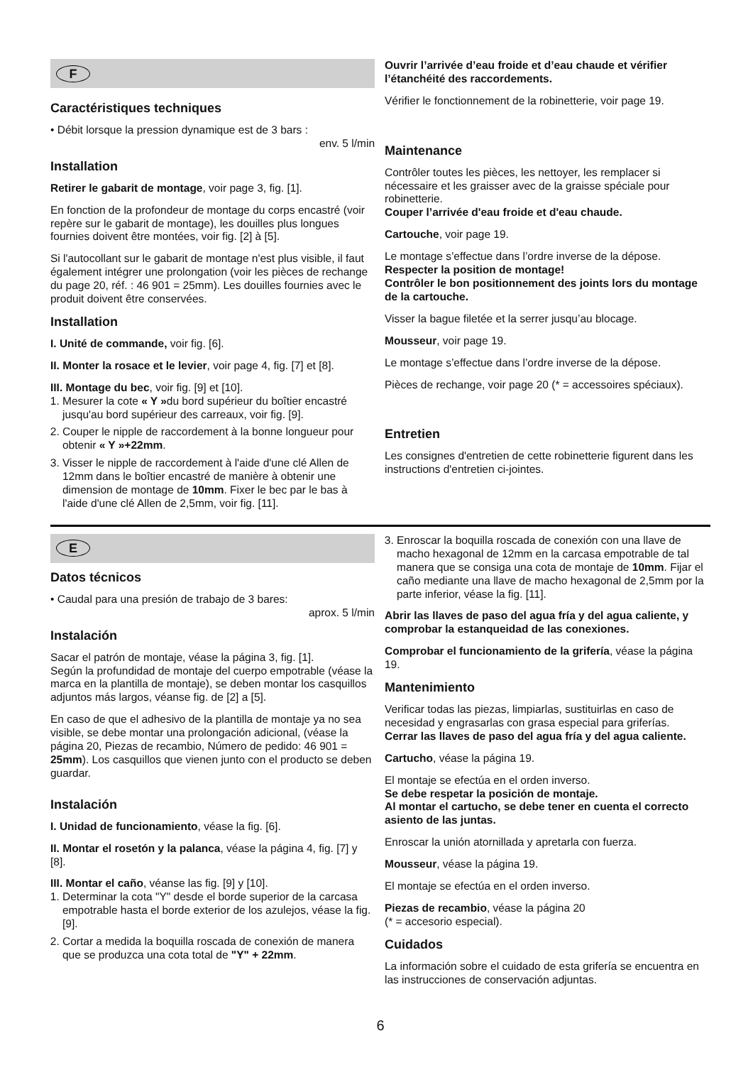F
Caractéristiques techniques
• Débit lorsque la pression dynamique est de 3 bars :
env. 5 l/min
Installation
Retirer le gabarit de montage, voir page 3, fig. [1].
En fonction de la profondeur de montage du corps encastré (voir repère sur le gabarit de montage), les douilles plus longues fournies doivent être montées, voir fig. [2] à [5].
Si l'autocollant sur le gabarit de montage n'est plus visible, il faut également intégrer une prolongation (voir les pièces de rechange du page 20, réf. : 46 901 = 25mm). Les douilles fournies avec le produit doivent être conservées.
Installation
I. Unité de commande, voir fig. [6].
II. Monter la rosace et le levier, voir page 4, fig. [7] et [8].
III. Montage du bec, voir fig. [9] et [10].
1. Mesurer la cote « Y »du bord supérieur du boîtier encastré jusqu'au bord supérieur des carreaux, voir fig. [9].
2. Couper le nipple de raccordement à la bonne longueur pour obtenir « Y »+22mm.
3. Visser le nipple de raccordement à l'aide d'une clé Allen de 12mm dans le boîtier encastré de manière à obtenir une dimension de montage de 10mm. Fixer le bec par le bas à l'aide d'une clé Allen de 2,5mm, voir fig. [11].
Ouvrir l’arrivée d’eau froide et d’eau chaude et vérifier l’étanchéité des raccordements.
Vérifier le fonctionnement de la robinetterie, voir page 19.
Maintenance
Contrôler toutes les pièces, les nettoyer, les remplacer si nécessaire et les graisser avec de la graisse spéciale pour robinetterie.
Couper l’arrivée d'eau froide et d'eau chaude.
Cartouche, voir page 19.
Le montage s’effectue dans l’ordre inverse de la dépose.
Respecter la position de montage!
Contrôler le bon positionnement des joints lors du montage de la cartouche.
Visser la bague filetée et la serrer jusqu’au blocage.
Mousseur, voir page 19.
Le montage s’effectue dans l’ordre inverse de la dépose.
Pièces de rechange, voir page 20 (* = accessoires spéciaux).
Entretien
Les consignes d'entretien de cette robinetterie figurent dans les instructions d'entretien ci-jointes.
E
Datos técnicos
• Caudal para una presión de trabajo de 3 bares:
aprox. 5 l/min
Instalación
Sacar el patrón de montaje, véase la página 3, fig. [1].
Según la profundidad de montaje del cuerpo empotrable (véase la marca en la plantilla de montaje), se deben montar los casquillos adjuntos más largos, véanse fig. de [2] a [5].
En caso de que el adhesivo de la plantilla de montaje ya no sea visible, se debe montar una prolongación adicional, (véase la página 20, Piezas de recambio, Número de pedido: 46 901 = 25mm). Los casquillos que vienen junto con el producto se deben guardar.
Instalación
I. Unidad de funcionamiento, véase la fig. [6].
II. Montar el rosetón y la palanca, véase la página 4, fig. [7] y [8].
III. Montar el caño, véanse las fig. [9] y [10].
1. Determinar la cota "Y" desde el borde superior de la carcasa empotrable hasta el borde exterior de los azulejos, véase la fig. [9].
2. Cortar a medida la boquilla roscada de conexión de manera que se produzca una cota total de "Y" + 22mm.
3. Enroscar la boquilla roscada de conexión con una llave de macho hexagonal de 12mm en la carcasa empotrable de tal manera que se consiga una cota de montaje de 10mm. Fijar el caño mediante una llave de macho hexagonal de 2,5mm por la parte inferior, véase la fig. [11].
Abrir las llaves de paso del agua fría y del agua caliente, y comprobar la estanqueidad de las conexiones.
Comprobar el funcionamiento de la grifería, véase la página 19.
Mantenimiento
Verificar todas las piezas, limpiarlas, sustituirlas en caso de necesidad y engrasarlas con grasa especial para griferías.
Cerrar las llaves de paso del agua fría y del agua caliente.
Cartucho, véase la página 19.
El montaje se efectúa en el orden inverso.
Se debe respetar la posición de montaje.
Al montar el cartucho, se debe tener en cuenta el correcto asiento de las juntas.
Enroscar la unión atornillada y apretarla con fuerza.
Mousseur, véase la página 19.
El montaje se efectúa en el orden inverso.
Piezas de recambio, véase la página 20
(* = accesorio especial).
Cuidados
La información sobre el cuidado de esta grifería se encuentra en las instrucciones de conservación adjuntas.
6